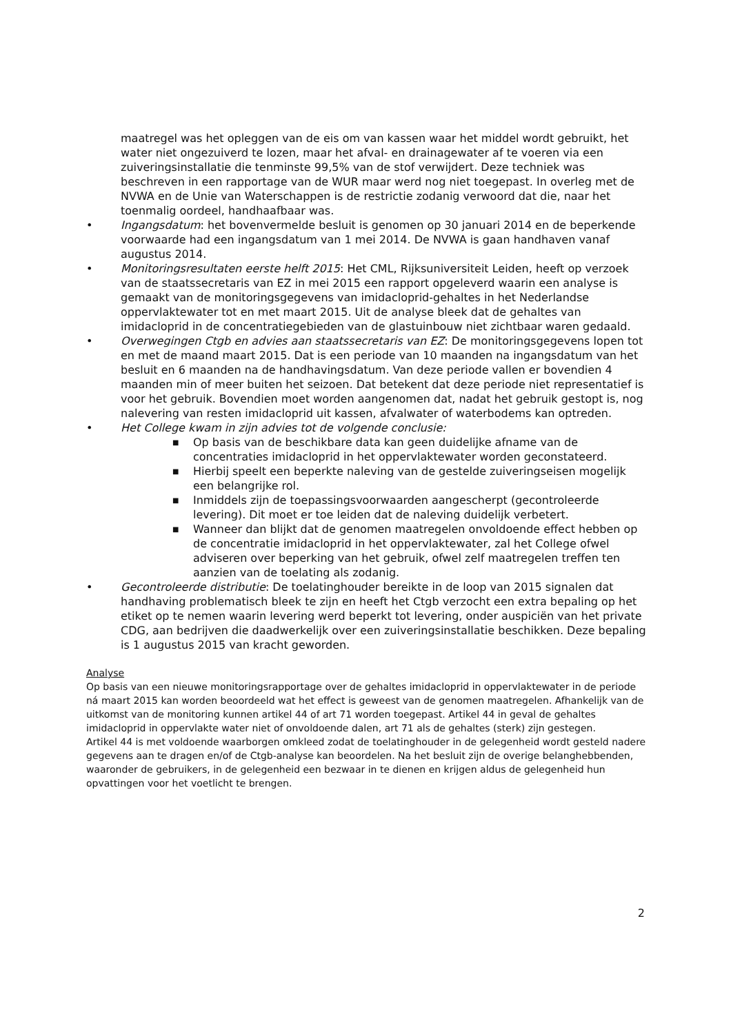maatregel was het opleggen van de eis om van kassen waar het middel wordt gebruikt, het water niet ongezuiverd te lozen, maar het afval- en drainagewater af te voeren via een zuiveringsinstallatie die tenminste 99,5% van de stof verwijdert. Deze techniek was beschreven in een rapportage van de WUR maar werd nog niet toegepast. In overleg met de NVWA en de Unie van Waterschappen is de restrictie zodanig verwoord dat die, naar het toenmalig oordeel, handhaafbaar was.
• Ingangsdatum: het bovenvermelde besluit is genomen op 30 januari 2014 en de beperkende voorwaarde had een ingangsdatum van 1 mei 2014. De NVWA is gaan handhaven vanaf augustus 2014.
• Monitoringsresultaten eerste helft 2015: Het CML, Rijksuniversiteit Leiden, heeft op verzoek van de staatssecretaris van EZ in mei 2015 een rapport opgeleverd waarin een analyse is gemaakt van de monitoringsgegevens van imidacloprid-gehaltes in het Nederlandse oppervlaktewater tot en met maart 2015. Uit de analyse bleek dat de gehaltes van imidacloprid in de concentratiegebieden van de glastuinbouw niet zichtbaar waren gedaald.
• Overwegingen Ctgb en advies aan staatssecretaris van EZ: De monitoringsgegevens lopen tot en met de maand maart 2015. Dat is een periode van 10 maanden na ingangsdatum van het besluit en 6 maanden na de handhavingsdatum. Van deze periode vallen er bovendien 4 maanden min of meer buiten het seizoen. Dat betekent dat deze periode niet representatief is voor het gebruik. Bovendien moet worden aangenomen dat, nadat het gebruik gestopt is, nog nalevering van resten imidacloprid uit kassen, afvalwater of waterbodems kan optreden.
• Het College kwam in zijn advies tot de volgende conclusie:
■ Op basis van de beschikbare data kan geen duidelijke afname van de concentraties imidacloprid in het oppervlaktewater worden geconstateerd.
■ Hierbij speelt een beperkte naleving van de gestelde zuiveringseisen mogelijk een belangrijke rol.
■ Inmiddels zijn de toepassingsvoorwaarden aangescherpt (gecontroleerde levering). Dit moet er toe leiden dat de naleving duidelijk verbetert.
■ Wanneer dan blijkt dat de genomen maatregelen onvoldoende effect hebben op de concentratie imidacloprid in het oppervlaktewater, zal het College ofwel adviseren over beperking van het gebruik, ofwel zelf maatregelen treffen ten aanzien van de toelating als zodanig.
• Gecontroleerde distributie: De toelatinghouder bereikte in de loop van 2015 signalen dat handhaving problematisch bleek te zijn en heeft het Ctgb verzocht een extra bepaling op het etiket op te nemen waarin levering werd beperkt tot levering, onder auspiciën van het private CDG, aan bedrijven die daadwerkelijk over een zuiveringsinstallatie beschikken. Deze bepaling is 1 augustus 2015 van kracht geworden.
Analyse
Op basis van een nieuwe monitoringsrapportage over de gehaltes imidacloprid in oppervlaktewater in de periode ná maart 2015 kan worden beoordeeld wat het effect is geweest van de genomen maatregelen. Afhankelijk van de uitkomst van de monitoring kunnen artikel 44 of art 71 worden toegepast. Artikel 44 in geval de gehaltes imidacloprid in oppervlakte water niet of onvoldoende dalen, art 71 als de gehaltes (sterk) zijn gestegen.
Artikel 44 is met voldoende waarborgen omkleed zodat de toelatinghouder in de gelegenheid wordt gesteld nadere gegevens aan te dragen en/of de Ctgb-analyse kan beoordelen. Na het besluit zijn de overige belanghebbenden, waaronder de gebruikers, in de gelegenheid een bezwaar in te dienen en krijgen aldus de gelegenheid hun opvattingen voor het voetlicht te brengen.
2